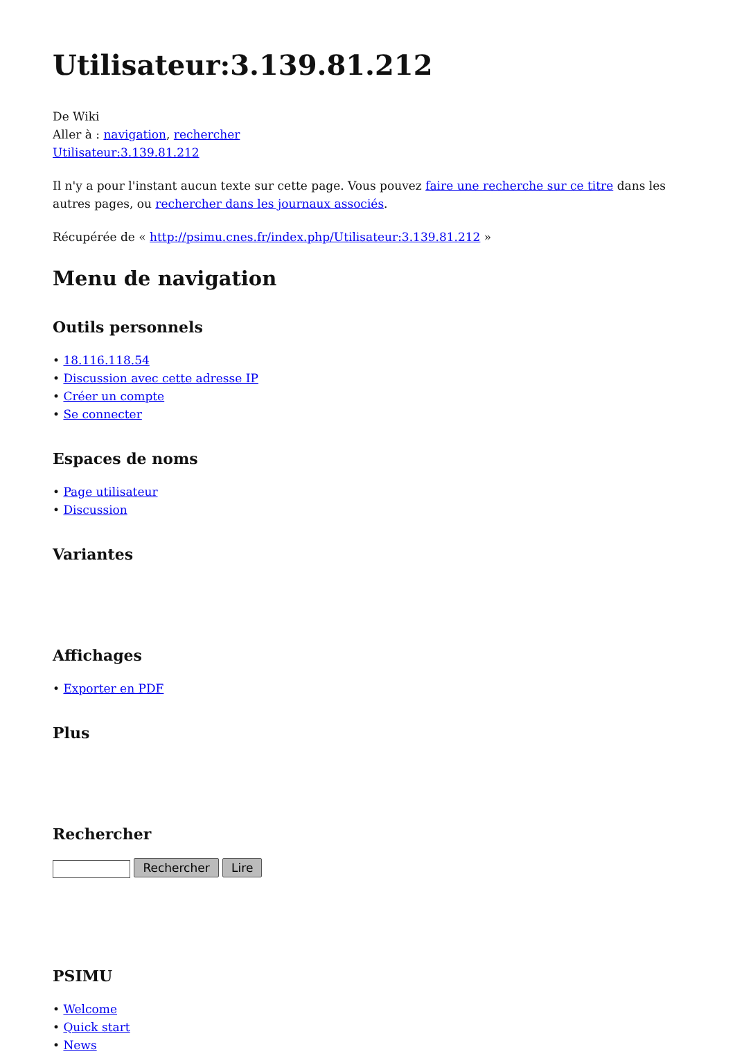Utilisateur:3.139.81.212
De Wiki
Aller à : navigation, rechercher
Utilisateur:3.139.81.212
Il n'y a pour l'instant aucun texte sur cette page. Vous pouvez faire une recherche sur ce titre dans les autres pages, ou rechercher dans les journaux associés.
Récupérée de « http://psimu.cnes.fr/index.php/Utilisateur:3.139.81.212 »
Menu de navigation
Outils personnels
• 18.116.118.54
• Discussion avec cette adresse IP
• Créer un compte
• Se connecter
Espaces de noms
• Page utilisateur
• Discussion
Variantes
Affichages
• Exporter en PDF
Plus
Rechercher
Rechercher Lire
PSIMU
• Welcome
• Quick start
• News